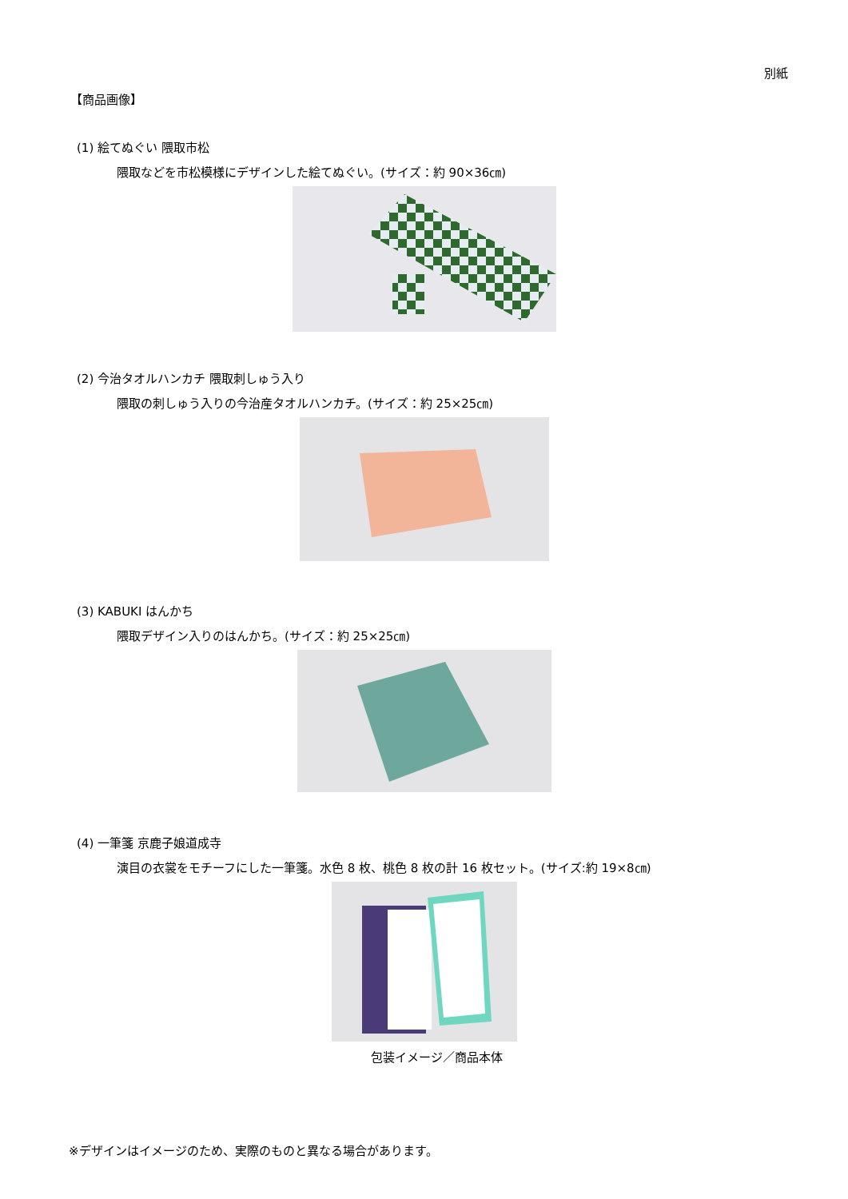別紙
【商品画像】
(1) 絵てぬぐい 隈取市松
隈取などを市松模様にデザインした絵てぬぐい。(サイズ：約 90×36㎝)
(2) 今治タオルハンカチ 隈取刺しゅう入り
隈取の刺しゅう入りの今治産タオルハンカチ。(サイズ：約 25×25㎝)
(3) KABUKI はんかち
隈取デザイン入りのはんかち。(サイズ：約 25×25㎝)
(4) 一筆箋 京鹿子娘道成寺
演目の衣裳をモチーフにした一筆箋。水色 8 枚、桃色 8 枚の計 16 枚セット。(サイズ:約 19×8㎝)
包装イメージ／商品本体
※デザインはイメージのため、実際のものと異なる場合があります。